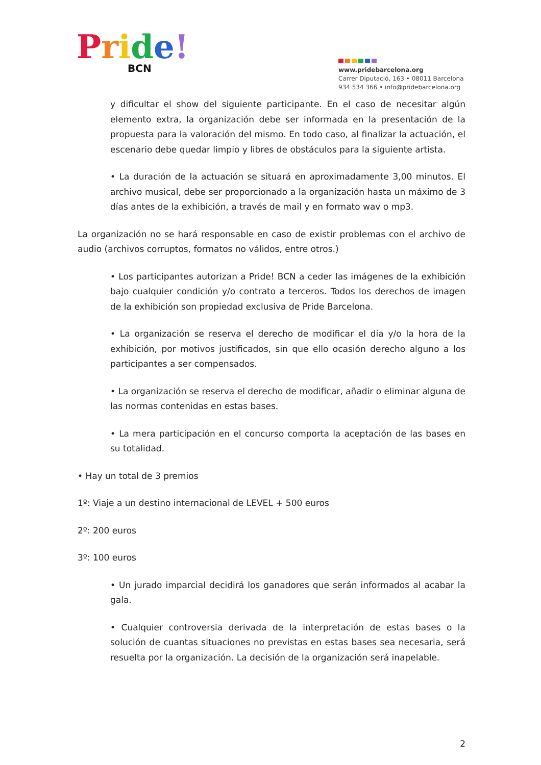Pride!
BCN
www.pridebarcelona.org
Carrer Diputació, 163 • 08011 Barcelona
934 534 366 • info@pridebarcelona.org
y dificultar el show del siguiente participante. En el caso de necesitar algún elemento extra, la organización debe ser informada en la presentación de la propuesta para la valoración del mismo. En todo caso, al finalizar la actuación, el escenario debe quedar limpio y libres de obstáculos para la siguiente artista.
• La duración de la actuación se situará en aproximadamente 3,00 minutos. El archivo musical, debe ser proporcionado a la organización hasta un máximo de 3 días antes de la exhibición, a través de mail y en formato wav o mp3.
La organización no se hará responsable en caso de existir problemas con el archivo de audio (archivos corruptos, formatos no válidos, entre otros.)
• Los participantes autorizan a Pride! BCN a ceder las imágenes de la exhibición bajo cualquier condición y/o contrato a terceros. Todos los derechos de imagen de la exhibición son propiedad exclusiva de Pride Barcelona.
• La organización se reserva el derecho de modificar el día y/o la hora de la exhibición, por motivos justificados, sin que ello ocasión derecho alguno a los participantes a ser compensados.
• La organización se reserva el derecho de modificar, añadir o eliminar alguna de las normas contenidas en estas bases.
• La mera participación en el concurso comporta la aceptación de las bases en su totalidad.
• Hay un total de 3 premios
1º: Viaje a un destino internacional de LEVEL + 500 euros
2º: 200 euros
3º: 100 euros
• Un jurado imparcial decidirá los ganadores que serán informados al acabar la gala.
• Cualquier controversia derivada de la interpretación de estas bases o la solución de cuantas situaciones no previstas en estas bases sea necesaria, será resuelta por la organización. La decisión de la organización será inapelable.
2